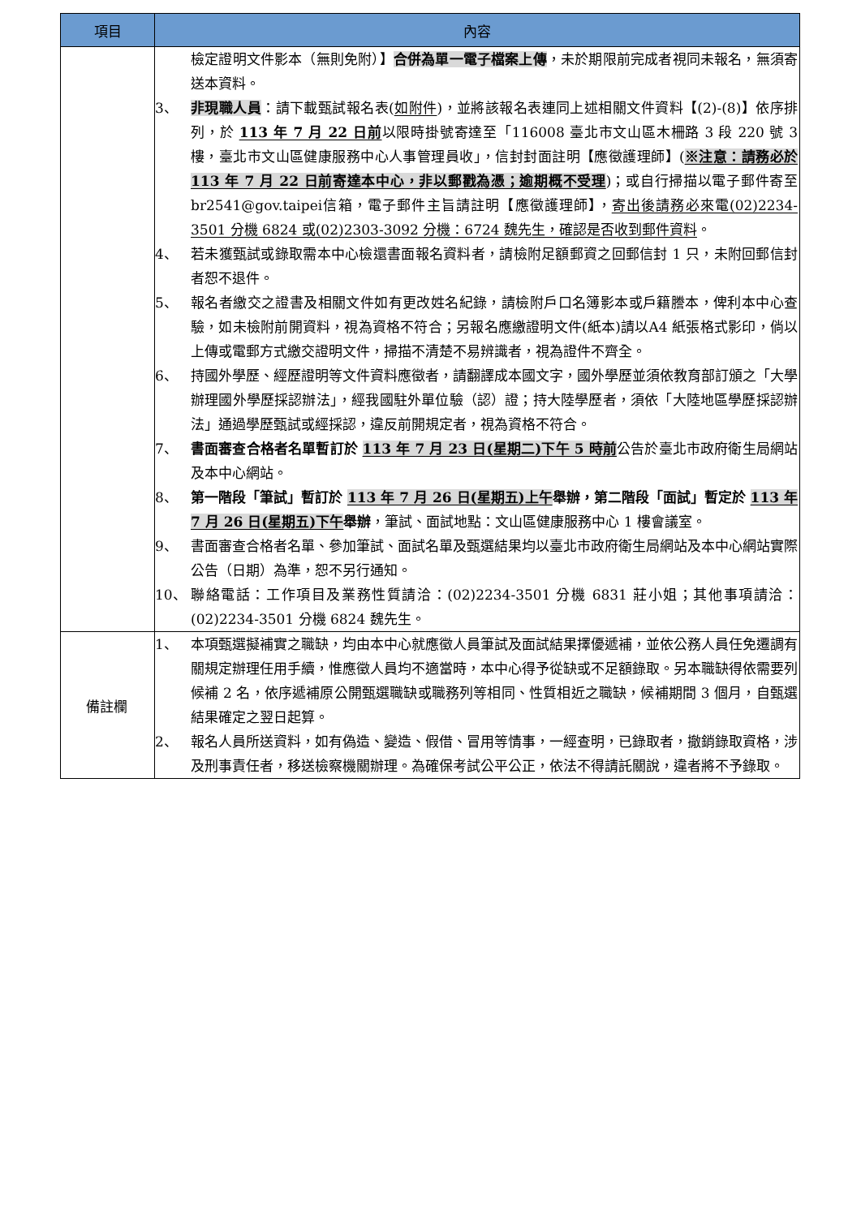| 項目 | 內容 |
| --- | --- |
| | 檢定證明文件影本（無則免附）】 合併為單一電子檔案上傳 ，未於期限前完成者視同未報名，無須寄送本資料。 3、 非現職人員 ：請下載甄試報名表( 如附件 )，並將該報名表連同上述相關文件資料【(2)-(8)】依序排列，於 113 年 7 月 22 日前 以限時掛號寄達至「116008 臺北市文山區木柵路 3 段 220 號 3 樓，臺北市文山區健康服務中心人事管理員收」，信封封面註明【應徵護理師】( ※注意：請務必於 113 年 7 月 22 日前寄達本中心，非以郵戳為憑；逾期概不受理 )；或自行掃描以電子郵件寄至 br2541@gov.taipei信箱，電子郵件主旨請註明【應徵護理師】， 寄出後請務必來電(02)2234-3501 分機 6824 或(02)2303-3092 分機：6724 魏先生，確認是否收到郵件資料 。 4、 若未獲甄試或錄取需本中心檢還書面報名資料者，請檢附足額郵資之回郵信封 1 只，未附回郵信封者恕不退件。 5、 報名者繳交之證書及相關文件如有更改姓名紀錄，請檢附戶口名簿影本或戶籍謄本，俾利本中心查驗，如未檢附前開資料，視為資格不符合；另報名應繳證明文件(紙本)請以A4 紙張格式影印，倘以上傳或電郵方式繳交證明文件，掃描不清楚不易辨識者，視為證件不齊全。 6、 持國外學歷、經歷證明等文件資料應徵者，請翻譯成本國文字，國外學歷並須依教育部訂頒之「大學辦理國外學歷採認辦法」，經我國駐外單位驗（認）證；持大陸學歷者，須依「大陸地區學歷採認辦法」通過學歷甄試或經採認，違反前開規定者，視為資格不符合。 7、 書面審查合格者名單暫訂於 113 年 7 月 23 日(星期二)下午 5 時前 公告於臺北市政府衛生局網站及本中心網站。 8、 第一階段「筆試」暫訂於 113 年 7 月 26 日(星期五)上午 舉辦，第二階段「面試」暫定於 113 年 7 月 26 日(星期五)下午 舉辦 ，筆試、面試地點：文山區健康服務中心 1 樓會議室。 9、 書面審查合格者名單、參加筆試、面試名單及甄選結果均以臺北市政府衛生局網站及本中心網站實際公告（日期）為準，恕不另行通知。 10、 聯絡電話：工作項目及業務性質請洽：(02)2234-3501 分機 6831 莊小姐；其他事項請洽：(02)2234-3501 分機 6824 魏先生。 |
| 備註欄 | 1、 本項甄選擬補實之職缺，均由本中心就應徵人員筆試及面試結果擇優遞補，並依公務人員任免遷調有關規定辦理任用手續，惟應徵人員均不適當時，本中心得予從缺或不足額錄取。另本職缺得依需要列候補 2 名，依序遞補原公開甄選職缺或職務列等相同、性質相近之職缺，候補期間 3 個月，自甄選結果確定之翌日起算。 2、 報名人員所送資料，如有偽造、變造、假借、冒用等情事，一經查明，已錄取者，撤銷錄取資格，涉及刑事責任者，移送檢察機關辦理。為確保考試公平公正，依法不得請託關說，違者將不予錄取。 |